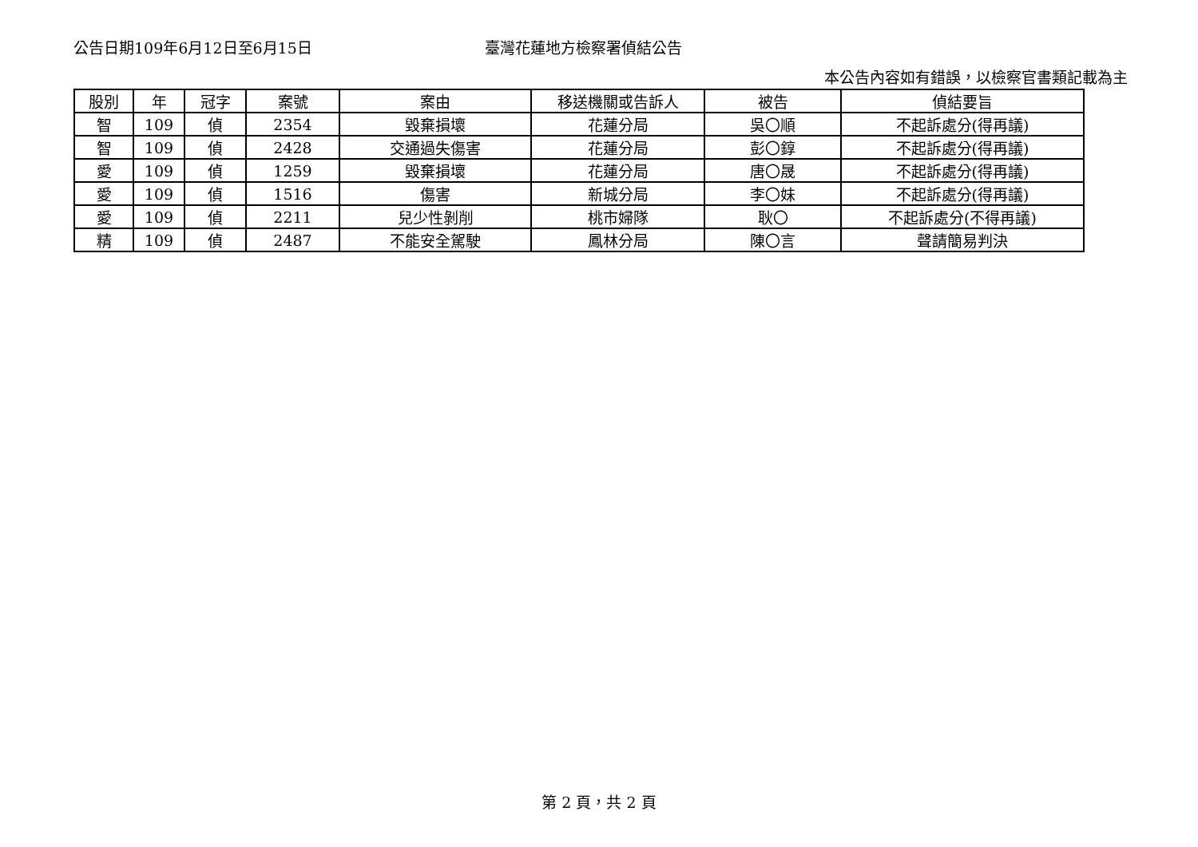公告日期109年6月12日至6月15日 臺灣花蓮地方檢察署偵結公告
本公告內容如有錯誤，以檢察官書類記載為主
| 股別 | 年 | 冠字 | 案號 | 案由 | 移送機關或告訴人 | 被告 | 偵結要旨 |
| --- | --- | --- | --- | --- | --- | --- | --- |
| 智 | 109 | 偵 | 2354 | 毀棄損壞 | 花蓮分局 | 吳〇順 | 不起訴處分(得再議) |
| 智 | 109 | 偵 | 2428 | 交通過失傷害 | 花蓮分局 | 彭〇錞 | 不起訴處分(得再議) |
| 愛 | 109 | 偵 | 1259 | 毀棄損壞 | 花蓮分局 | 唐〇晟 | 不起訴處分(得再議) |
| 愛 | 109 | 偵 | 1516 | 傷害 | 新城分局 | 李〇妹 | 不起訴處分(得再議) |
| 愛 | 109 | 偵 | 2211 | 兒少性剝削 | 桃市婦隊 | 耿〇 | 不起訴處分(不得再議) |
| 精 | 109 | 偵 | 2487 | 不能安全駕駛 | 鳳林分局 | 陳〇言 | 聲請簡易判決 |
第 2 頁，共 2 頁